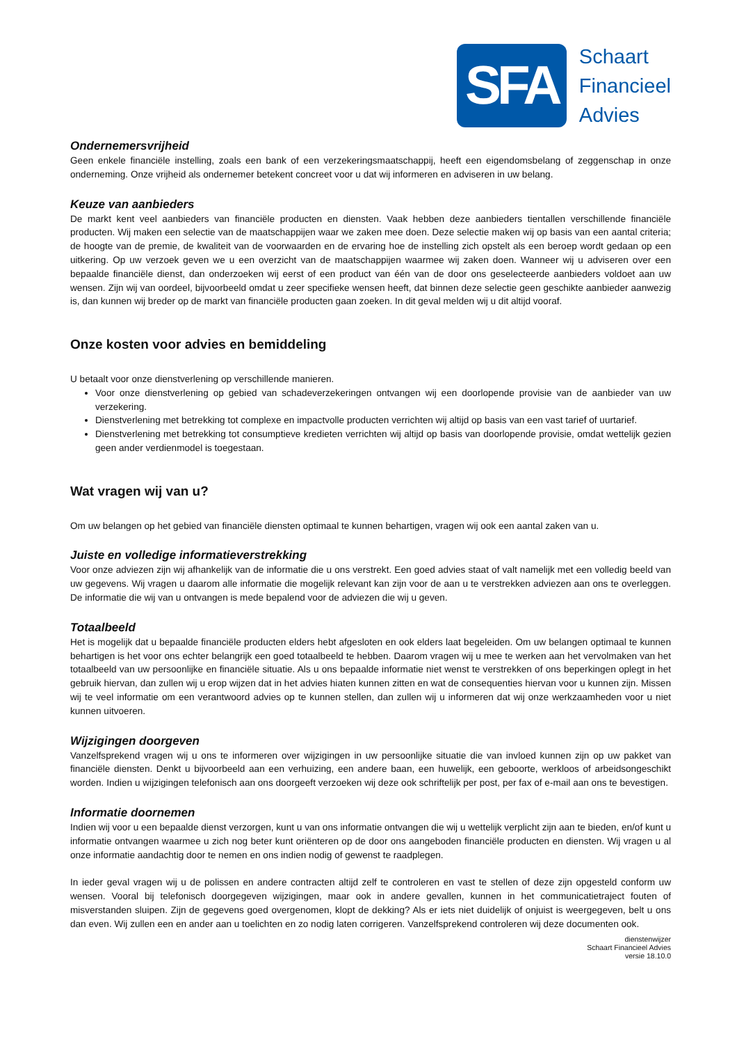SFA
Schaart
Financieel
Advies
Ondernemersvrijheid
Geen enkele financiële instelling, zoals een bank of een verzekeringsmaatschappij, heeft een eigendomsbelang of zeggenschap in onze onderneming. Onze vrijheid als ondernemer betekent concreet voor u dat wij informeren en adviseren in uw belang.
Keuze van aanbieders
De markt kent veel aanbieders van financiële producten en diensten. Vaak hebben deze aanbieders tientallen verschillende financiële producten. Wij maken een selectie van de maatschappijen waar we zaken mee doen. Deze selectie maken wij op basis van een aantal criteria; de hoogte van de premie, de kwaliteit van de voorwaarden en de ervaring hoe de instelling zich opstelt als een beroep wordt gedaan op een uitkering. Op uw verzoek geven we u een overzicht van de maatschappijen waarmee wij zaken doen. Wanneer wij u adviseren over een bepaalde financiële dienst, dan onderzoeken wij eerst of een product van één van de door ons geselecteerde aanbieders voldoet aan uw wensen. Zijn wij van oordeel, bijvoorbeeld omdat u zeer specifieke wensen heeft, dat binnen deze selectie geen geschikte aanbieder aanwezig is, dan kunnen wij breder op de markt van financiële producten gaan zoeken. In dit geval melden wij u dit altijd vooraf.
Onze kosten voor advies en bemiddeling
U betaalt voor onze dienstverlening op verschillende manieren.
Voor onze dienstverlening op gebied van schadeverzekeringen ontvangen wij een doorlopende provisie van de aanbieder van uw verzekering.
Dienstverlening met betrekking tot complexe en impactvolle producten verrichten wij altijd op basis van een vast tarief of uurtarief.
Dienstverlening met betrekking tot consumptieve kredieten verrichten wij altijd op basis van doorlopende provisie, omdat wettelijk gezien geen ander verdienmodel is toegestaan.
Wat vragen wij van u?
Om uw belangen op het gebied van financiële diensten optimaal te kunnen behartigen, vragen wij ook een aantal zaken van u.
Juiste en volledige informatieverstrekking
Voor onze adviezen zijn wij afhankelijk van de informatie die u ons verstrekt. Een goed advies staat of valt namelijk met een volledig beeld van uw gegevens. Wij vragen u daarom alle informatie die mogelijk relevant kan zijn voor de aan u te verstrekken adviezen aan ons te overleggen. De informatie die wij van u ontvangen is mede bepalend voor de adviezen die wij u geven.
Totaalbeeld
Het is mogelijk dat u bepaalde financiële producten elders hebt afgesloten en ook elders laat begeleiden. Om uw belangen optimaal te kunnen behartigen is het voor ons echter belangrijk een goed totaalbeeld te hebben. Daarom vragen wij u mee te werken aan het vervolmaken van het totaalbeeld van uw persoonlijke en financiële situatie. Als u ons bepaalde informatie niet wenst te verstrekken of ons beperkingen oplegt in het gebruik hiervan, dan zullen wij u erop wijzen dat in het advies hiaten kunnen zitten en wat de consequenties hiervan voor u kunnen zijn. Missen wij te veel informatie om een verantwoord advies op te kunnen stellen, dan zullen wij u informeren dat wij onze werkzaamheden voor u niet kunnen uitvoeren.
Wijzigingen doorgeven
Vanzelfsprekend vragen wij u ons te informeren over wijzigingen in uw persoonlijke situatie die van invloed kunnen zijn op uw pakket van financiële diensten. Denkt u bijvoorbeeld aan een verhuizing, een andere baan, een huwelijk, een geboorte, werkloos of arbeidsongeschikt worden. Indien u wijzigingen telefonisch aan ons doorgeeft verzoeken wij deze ook schriftelijk per post, per fax of e-mail aan ons te bevestigen.
Informatie doornemen
Indien wij voor u een bepaalde dienst verzorgen, kunt u van ons informatie ontvangen die wij u wettelijk verplicht zijn aan te bieden, en/of kunt u informatie ontvangen waarmee u zich nog beter kunt oriënteren op de door ons aangeboden financiële producten en diensten. Wij vragen u al onze informatie aandachtig door te nemen en ons indien nodig of gewenst te raadplegen.
In ieder geval vragen wij u de polissen en andere contracten altijd zelf te controleren en vast te stellen of deze zijn opgesteld conform uw wensen. Vooral bij telefonisch doorgegeven wijzigingen, maar ook in andere gevallen, kunnen in het communicatietraject fouten of misverstanden sluipen. Zijn de gegevens goed overgenomen, klopt de dekking? Als er iets niet duidelijk of onjuist is weergegeven, belt u ons dan even. Wij zullen een en ander aan u toelichten en zo nodig laten corrigeren. Vanzelfsprekend controleren wij deze documenten ook.
dienstenwijzer
Schaart Financieel Advies
versie 18.10.0